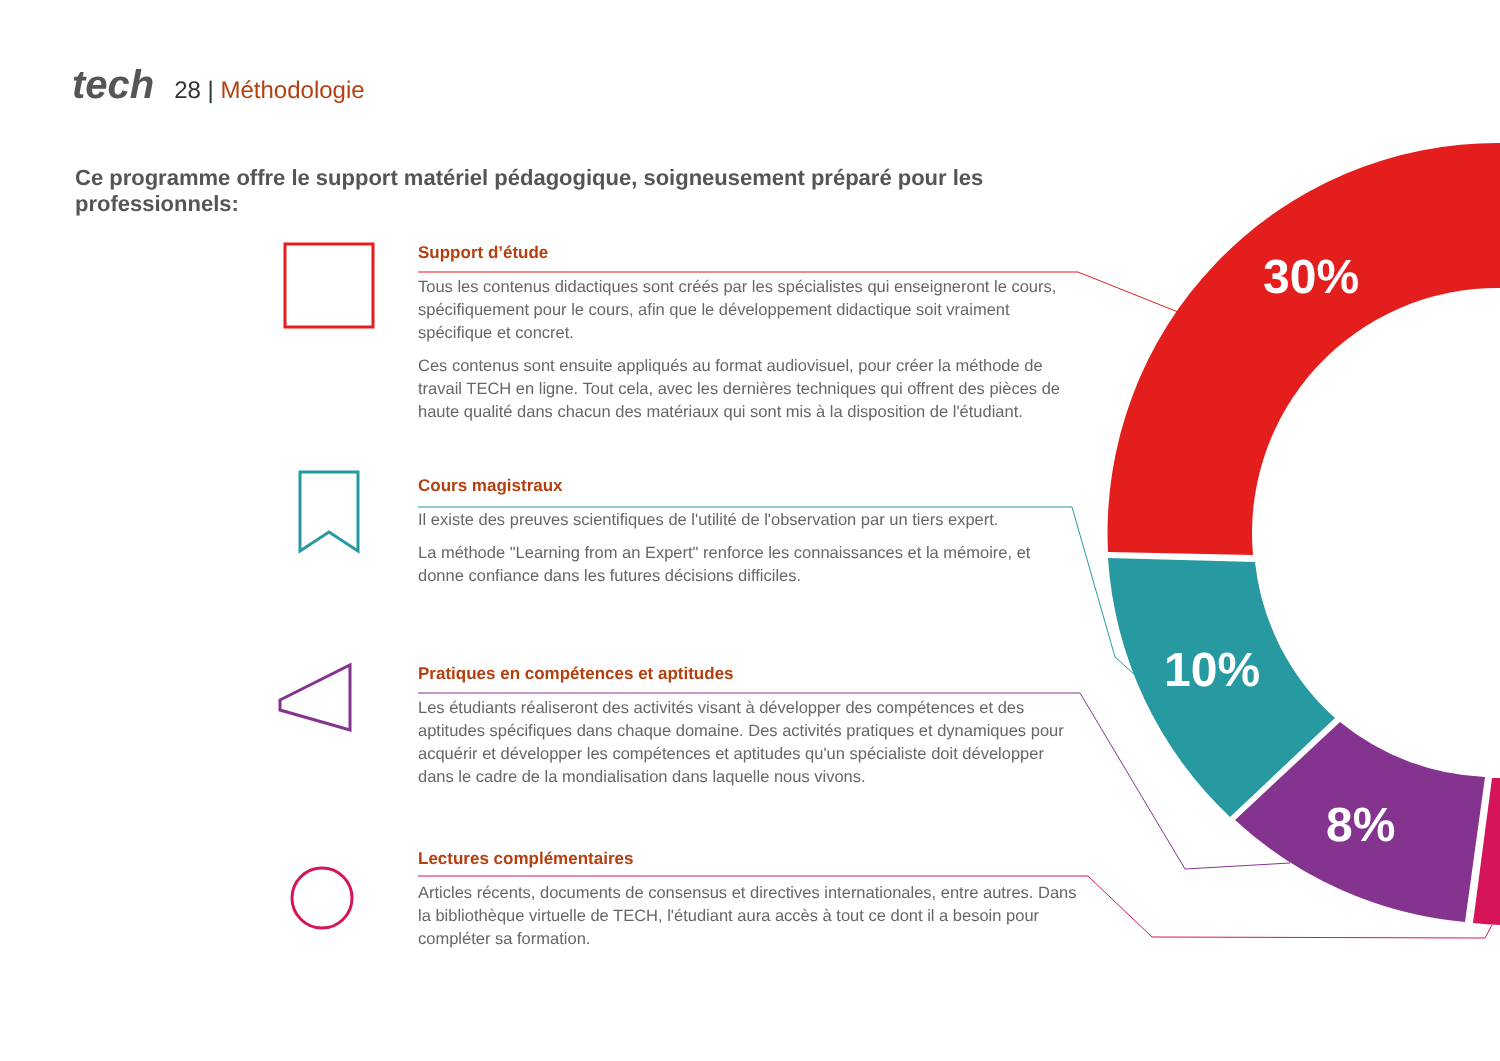30%
10%
8%
tech
28 | Méthodologie
Ce programme offre le support matériel pédagogique, soigneusement préparé pour les professionnels:
Support d’étude
Tous les contenus didactiques sont créés par les spécialistes qui enseigneront le cours, spécifiquement pour le cours, afin que le développement didactique soit vraiment spécifique et concret.
Ces contenus sont ensuite appliqués au format audiovisuel, pour créer la méthode de travail TECH en ligne. Tout cela, avec les dernières techniques qui offrent des pièces de haute qualité dans chacun des matériaux qui sont mis à la disposition de l'étudiant.
Cours magistraux
Il existe des preuves scientifiques de l'utilité de l'observation par un tiers expert.
La méthode "Learning from an Expert" renforce les connaissances et la mémoire, et donne confiance dans les futures décisions difficiles.
Pratiques en compétences et aptitudes
Les étudiants réaliseront des activités visant à développer des compétences et des aptitudes spécifiques dans chaque domaine. Des activités pratiques et dynamiques pour acquérir et développer les compétences et aptitudes qu'un spécialiste doit développer dans le cadre de la mondialisation dans laquelle nous vivons.
Lectures complémentaires
Articles récents, documents de consensus et directives internationales, entre autres. Dans la bibliothèque virtuelle de TECH, l'étudiant aura accès à tout ce dont il a besoin pour compléter sa formation.